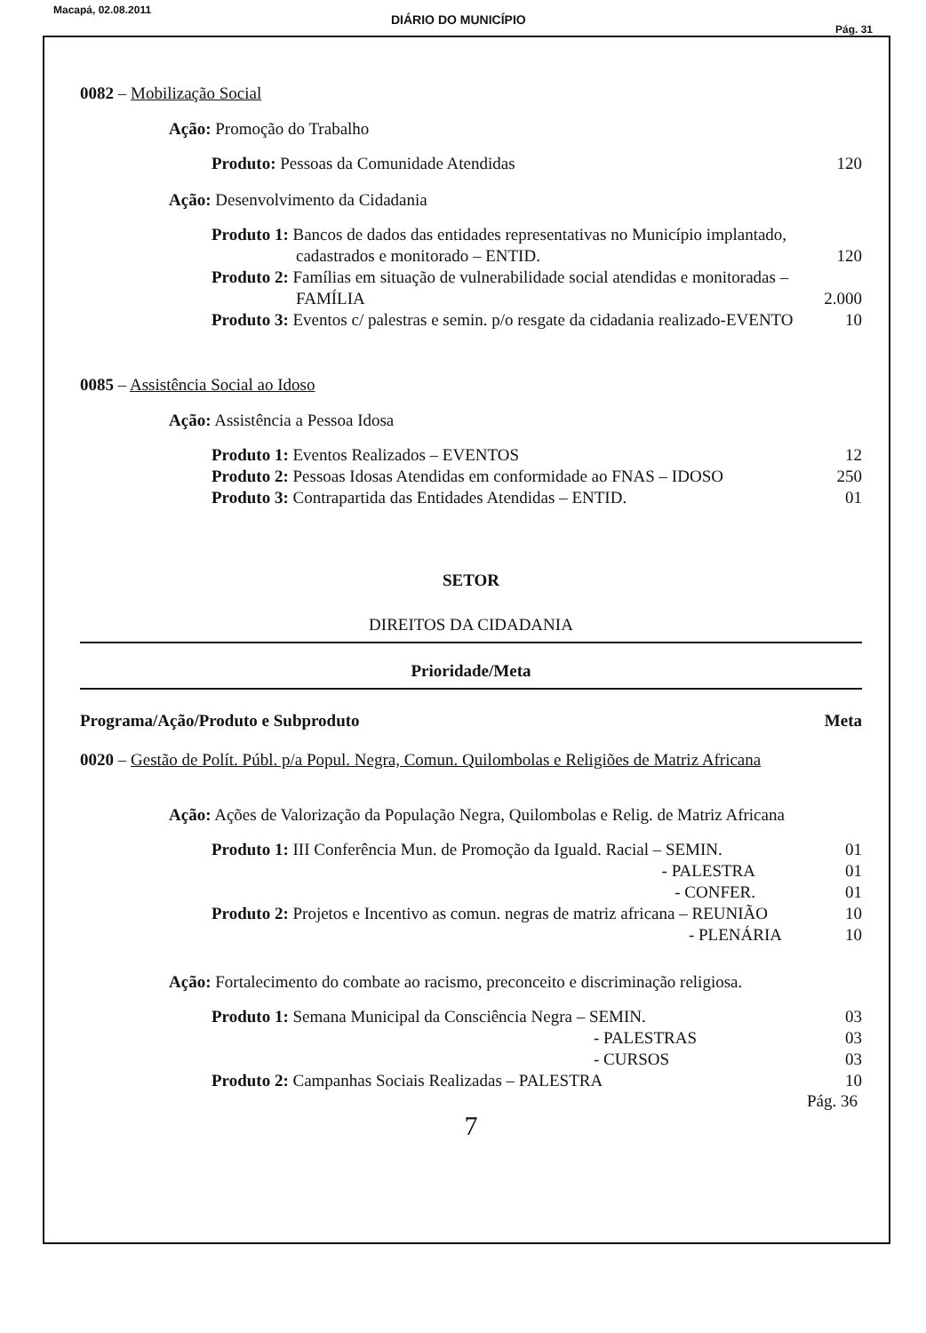Macapá, 02.08.2011
DIÁRIO DO MUNICÍPIO
Pág. 31
0082 – Mobilização Social
Ação: Promoção do Trabalho
Produto: Pessoas da Comunidade Atendidas 120
Ação: Desenvolvimento da Cidadania
Produto 1: Bancos de dados das entidades representativas no Município implantado,
cadastrados e monitorado – ENTID.
120
Produto 2: Famílias em situação de vulnerabilidade social atendidas e monitoradas –
FAMÍLIA
2.000
Produto 3: Eventos c/ palestras e semin. p/o resgate da cidadania realizado-EVENTO 10
0085 – Assistência Social ao Idoso
Ação: Assistência a Pessoa Idosa
Produto 1: Eventos Realizados – EVENTOS 12
Produto 2: Pessoas Idosas Atendidas em conformidade ao FNAS – IDOSO 250
Produto 3: Contrapartida das Entidades Atendidas – ENTID. 01
SETOR
DIREITOS DA CIDADANIA
Prioridade/Meta
Programa/Ação/Produto e Subproduto Meta
0020 – Gestão de Polít. Públ. p/a Popul. Negra, Comun. Quilombolas e Religiões de Matriz Africana
Ação: Ações de Valorização da População Negra, Quilombolas e Relig. de Matriz Africana
Produto 1: III Conferência Mun. de Promoção da Iguald. Racial – SEMIN. 01
- PALESTRA 01
- CONFER. 01
Produto 2: Projetos e Incentivo as comun. negras de matriz africana – REUNIÃO 10
- PLENÁRIA 10
Ação: Fortalecimento do combate ao racismo, preconceito e discriminação religiosa.
Produto 1: Semana Municipal da Consciência Negra – SEMIN. 03
- PALESTRAS 03
- CURSOS 03
Produto 2: Campanhas Sociais Realizadas – PALESTRA 10
Pág. 36
7